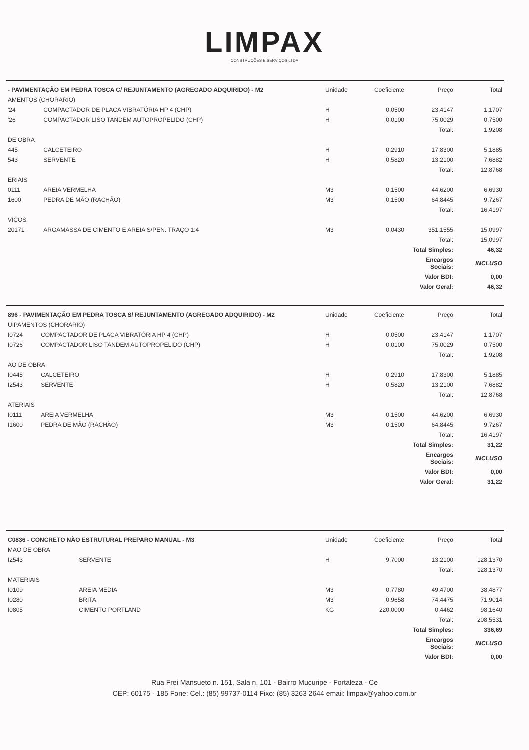LIMPAX
CONSTRUÇÕES E SERVIÇOS LTDA
| - PAVIMENTAÇÃO EM PEDRA TOSCA C/ REJUNTAMENTO (AGREGADO ADQUIRIDO) - M2 | | Unidade | Coeficiente | Preço | Total |
| --- | --- | --- | --- | --- | --- |
| AMENTOS (CHORARIO) | | | | | |
| '24 | COMPACTADOR DE PLACA VIBRATÓRIA HP 4 (CHP) | H | 0,0500 | 23,4147 | 1,1707 |
| '26 | COMPACTADOR LISO TANDEM AUTOPROPELIDO (CHP) | H | 0,0100 | 75,0029 | 0,7500 |
| | | | | Total: | 1,9208 |
| DE OBRA | | | | | |
| 445 | CALCETEIRO | H | 0,2910 | 17,8300 | 5,1885 |
| 543 | SERVENTE | H | 0,5820 | 13,2100 | 7,6882 |
| | | | | Total: | 12,8768 |
| ERIAIS | | | | | |
| 0111 | AREIA VERMELHA | M3 | 0,1500 | 44,6200 | 6,6930 |
| 1600 | PEDRA DE MÃO (RACHÃO) | M3 | 0,1500 | 64,8445 | 9,7267 |
| | | | | Total: | 16,4197 |
| VIÇOS | | | | | |
| 20171 | ARGAMASSA DE CIMENTO E AREIA S/PEN. TRAÇO 1:4 | M3 | 0,0430 | 351,1555 | 15,0997 |
| | | | | Total: | 15,0997 |
| | | | | Total Simples: | 46,32 |
| | | | | Encargos Sociais: | INCLUSO |
| | | | | Valor BDI: | 0,00 |
| | | | | Valor Geral: | 46,32 |
| 896 - PAVIMENTAÇÃO EM PEDRA TOSCA S/ REJUNTAMENTO (AGREGADO ADQUIRIDO) - M2 | | Unidade | Coeficiente | Preço | Total |
| --- | --- | --- | --- | --- | --- |
| UIPAMENTOS (CHORARIO) | | | | | |
| I0724 | COMPACTADOR DE PLACA VIBRATÓRIA HP 4 (CHP) | H | 0,0500 | 23,4147 | 1,1707 |
| I0726 | COMPACTADOR LISO TANDEM AUTOPROPELIDO (CHP) | H | 0,0100 | 75,0029 | 0,7500 |
| | | | | Total: | 1,9208 |
| AO DE OBRA | | | | | |
| I0445 | CALCETEIRO | H | 0,2910 | 17,8300 | 5,1885 |
| I2543 | SERVENTE | H | 0,5820 | 13,2100 | 7,6882 |
| | | | | Total: | 12,8768 |
| ATERIAIS | | | | | |
| I0111 | AREIA VERMELHA | M3 | 0,1500 | 44,6200 | 6,6930 |
| I1600 | PEDRA DE MÃO (RACHÃO) | M3 | 0,1500 | 64,8445 | 9,7267 |
| | | | | Total: | 16,4197 |
| | | | | Total Simples: | 31,22 |
| | | | | Encargos Sociais: | INCLUSO |
| | | | | Valor BDI: | 0,00 |
| | | | | Valor Geral: | 31,22 |
| C0836 - CONCRETO NÃO ESTRUTURAL PREPARO MANUAL - M3 | | Unidade | Coeficiente | Preço | Total |
| --- | --- | --- | --- | --- | --- |
| MAO DE OBRA | | | | | |
| I2543 | SERVENTE | H | 9,7000 | 13,2100 | 128,1370 |
| | | | | Total: | 128,1370 |
| MATERIAIS | | | | | |
| I0109 | AREIA MEDIA | M3 | 0,7780 | 49,4700 | 38,4877 |
| I0280 | BRITA | M3 | 0,9658 | 74,4475 | 71,9014 |
| I0805 | CIMENTO PORTLAND | KG | 220,0000 | 0,4462 | 98,1640 |
| | | | | Total: | 208,5531 |
| | | | | Total Simples: | 336,69 |
| | | | | Encargos Sociais: | INCLUSO |
| | | | | Valor BDI: | 0,00 |
Rua Frei Mansueto n. 151, Sala n. 101 - Bairro Mucuripe - Fortaleza - Ce
CEP: 60175 - 185 Fone: Cel.: (85) 99737-0114 Fixo: (85) 3263 2644 email: limpax@yahoo.com.br